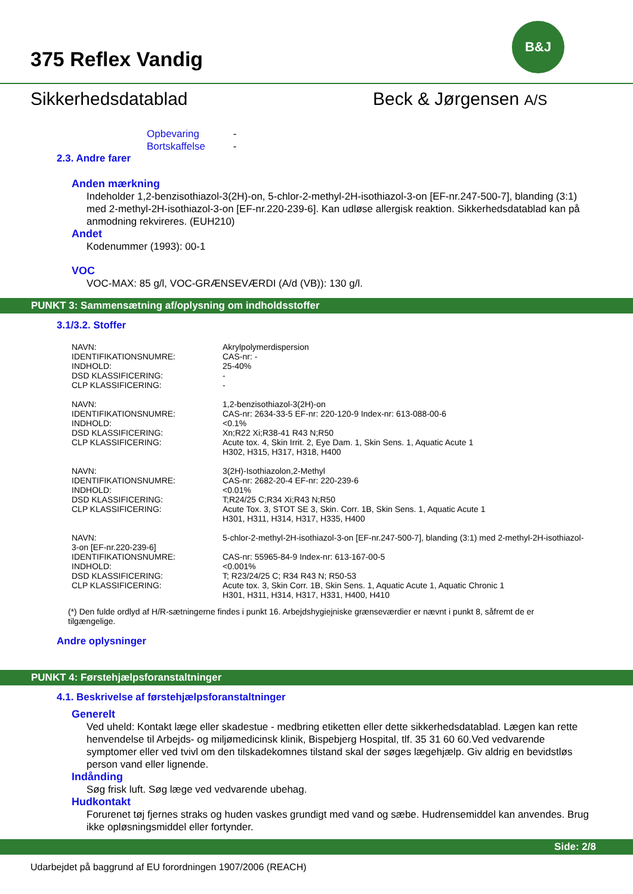375 Reflex Vandig
B&J
Sikkerhedsdatablad Beck & Jørgensen A/S
Opbevaring -
Bortskaffelse -
2.3. Andre farer
Anden mærkning
Indeholder 1,2-benzisothiazol-3(2H)-on, 5-chlor-2-methyl-2H-isothiazol-3-on [EF-nr.247-500-7], blanding (3:1) med 2-methyl-2H-isothiazol-3-on [EF-nr.220-239-6]. Kan udløse allergisk reaktion. Sikkerhedsdatablad kan på anmodning rekvireres. (EUH210)
Andet
Kodenummer (1993): 00-1
VOC
VOC-MAX: 85 g/l, VOC-GRÆNSEVÆRDI (A/d (VB)): 130 g/l.
PUNKT 3: Sammensætning af/oplysning om indholdsstoffer
3.1/3.2. Stoffer
| NAVN: | Akrylpolymerdispersion |
| IDENTIFIKATIONSNUMRE: | CAS-nr: - |
| INDHOLD: | 25-40% |
| DSD KLASSIFICERING: | - |
| CLP KLASSIFICERING: | - |
| NAVN: | 1,2-benzisothiazol-3(2H)-on |
| IDENTIFIKATIONSNUMRE: | CAS-nr: 2634-33-5 EF-nr: 220-120-9 Index-nr: 613-088-00-6 |
| INDHOLD: | <0.1% |
| DSD KLASSIFICERING: | Xn;R22 Xi;R38-41 R43 N;R50 |
| CLP KLASSIFICERING: | Acute tox. 4, Skin Irrit. 2, Eye Dam. 1, Skin Sens. 1, Aquatic Acute 1 H302, H315, H317, H318, H400 |
| NAVN: | 3(2H)-Isothiazolon,2-Methyl |
| IDENTIFIKATIONSNUMRE: | CAS-nr: 2682-20-4 EF-nr: 220-239-6 |
| INDHOLD: | <0.01% |
| DSD KLASSIFICERING: | T;R24/25 C;R34 Xi;R43 N;R50 |
| CLP KLASSIFICERING: | Acute Tox. 3, STOT SE 3, Skin. Corr. 1B, Skin Sens. 1, Aquatic Acute 1 H301, H311, H314, H317, H335, H400 |
| NAVN: 3-on [EF-nr.220-239-6] | 5-chlor-2-methyl-2H-isothiazol-3-on [EF-nr.247-500-7], blanding (3:1) med 2-methyl-2H-isothiazol- |
| IDENTIFIKATIONSNUMRE: | CAS-nr: 55965-84-9 Index-nr: 613-167-00-5 |
| INDHOLD: | <0.001% |
| DSD KLASSIFICERING: | T; R23/24/25 C; R34 R43 N; R50-53 |
| CLP KLASSIFICERING: | Acute tox. 3, Skin Corr. 1B, Skin Sens. 1, Aquatic Acute 1, Aquatic Chronic 1 H301, H311, H314, H317, H331, H400, H410 |
(*) Den fulde ordlyd af H/R-sætningerne findes i punkt 16. Arbejdshygiejniske grænseværdier er nævnt i punkt 8, såfremt de er tilgængelige.
Andre oplysninger
PUNKT 4: Førstehjælpsforanstaltninger
4.1. Beskrivelse af førstehjælpsforanstaltninger
Generelt
Ved uheld: Kontakt læge eller skadestue - medbring etiketten eller dette sikkerhedsdatablad. Lægen kan rette henvendelse til Arbejds- og miljømedicinsk klinik, Bispebjerg Hospital, tlf. 35 31 60 60.Ved vedvarende symptomer eller ved tvivl om den tilskadekomnes tilstand skal der søges lægehjælp. Giv aldrig en bevidstløs person vand eller lignende.
Indånding
Søg frisk luft. Søg læge ved vedvarende ubehag.
Hudkontakt
Forurenet tøj fjernes straks og huden vaskes grundigt med vand og sæbe. Hudrensemiddel kan anvendes. Brug ikke opløsningsmiddel eller fortynder.
Side: 2/8
Udarbejdet på baggrund af EU forordningen 1907/2006 (REACH)